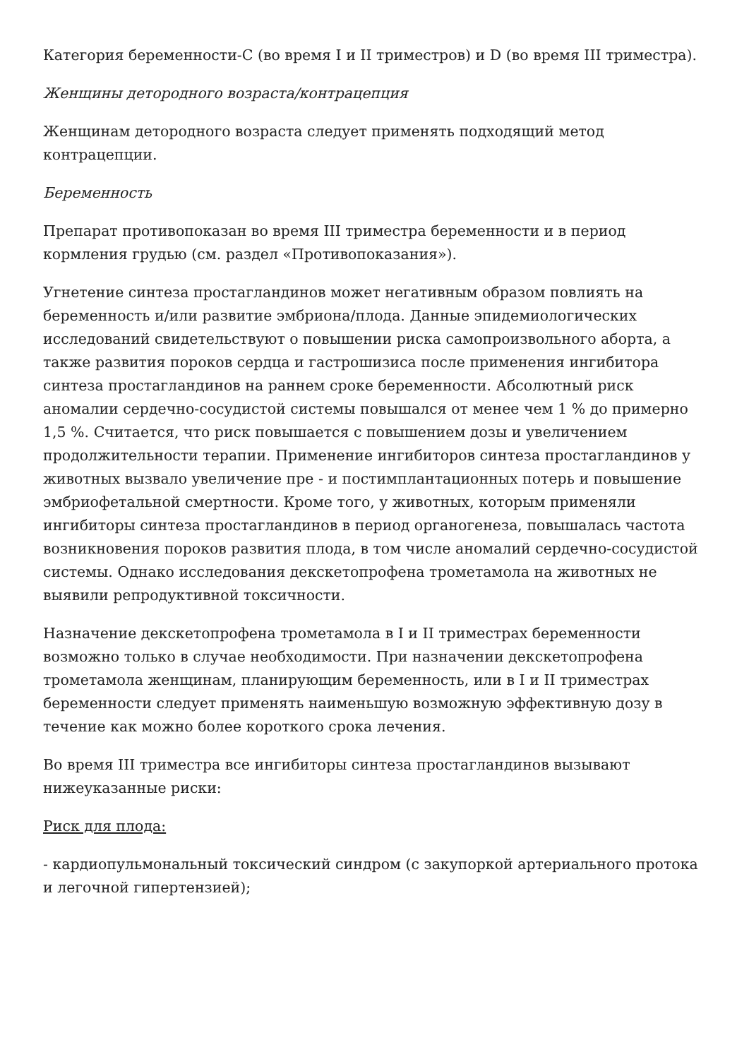Категория беременности-C (во время I и II триместров) и D (во время III триместра).
Женщины детородного возраста/контрацепция
Женщинам детородного возраста следует применять подходящий метод контрацепции.
Беременность
Препарат противопоказан во время III триместра беременности и в период кормления грудью (см. раздел «Противопоказания»).
Угнетение синтеза простагландинов может негативным образом повлиять на беременность и/или развитие эмбриона/плода. Данные эпидемиологических исследований свидетельствуют о повышении риска самопроизвольного аборта, а также развития пороков сердца и гастрошизиса после применения ингибитора синтеза простагландинов на раннем сроке беременности. Абсолютный риск аномалии сердечно-сосудистой системы повышался от менее чем 1 % до примерно 1,5 %. Считается, что риск повышается с повышением дозы и увеличением продолжительности терапии. Применение ингибиторов синтеза простагландинов у животных вызвало увеличение пре - и постимплантационных потерь и повышение эмбриофетальной смертности. Кроме того, у животных, которым применяли ингибиторы синтеза простагландинов в период органогенеза, повышалась частота возникновения пороков развития плода, в том числе аномалий сердечно-сосудистой системы. Однако исследования декскетопрофена трометамола на животных не выявили репродуктивной токсичности.
Назначение декскетопрофена трометамола в I и II триместрах беременности возможно только в случае необходимости. При назначении декскетопрофена трометамола женщинам, планирующим беременность, или в I и II триместрах беременности следует применять наименьшую возможную эффективную дозу в течение как можно более короткого срока лечения.
Во время III триместра все ингибиторы синтеза простагландинов вызывают нижеуказанные риски:
Риск для плода:
- кардиопульмональный токсический синдром (с закупоркой артериального протока и легочной гипертензией);